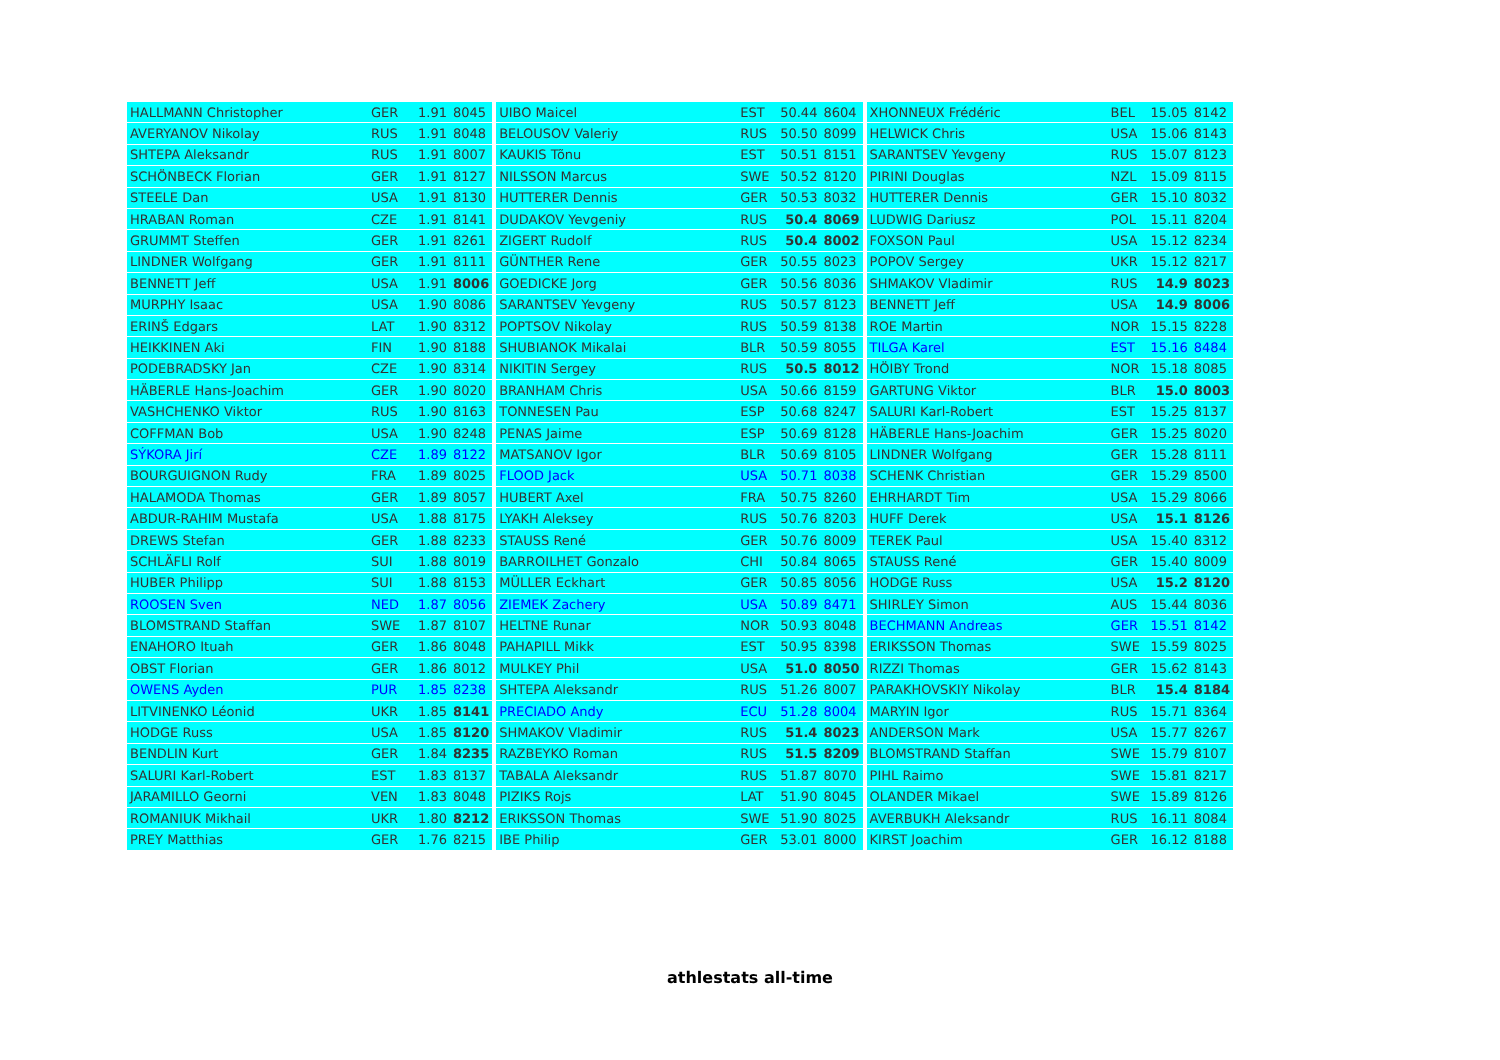| HALLMANN Christopher | GER | 1.91 | 8045 | | UIBO Maicel | EST | 50.44 | 8604 | | XHONNEUX Frédéric | BEL | 15.05 | 8142 |
| AVERYANOV Nikolay | RUS | 1.91 | 8048 | | BELOUSOV Valeriy | RUS | 50.50 | 8099 | | HELWICK Chris | USA | 15.06 | 8143 |
| SHTEPA Aleksandr | RUS | 1.91 | 8007 | | KAUKIS Tõnu | EST | 50.51 | 8151 | | SARANTSEV Yevgeny | RUS | 15.07 | 8123 |
| SCHÖNBECK Florian | GER | 1.91 | 8127 | | NILSSON Marcus | SWE | 50.52 | 8120 | | PIRINI Douglas | NZL | 15.09 | 8115 |
| STEELE Dan | USA | 1.91 | 8130 | | HUTTERER Dennis | GER | 50.53 | 8032 | | HUTTERER Dennis | GER | 15.10 | 8032 |
| HRABAN Roman | CZE | 1.91 | 8141 | | DUDAKOV Yevgeniy | RUS | 50.4 | 8069 | | LUDWIG Dariusz | POL | 15.11 | 8204 |
| GRUMMT Steffen | GER | 1.91 | 8261 | | ZIGERT Rudolf | RUS | 50.4 | 8002 | | FOXSON Paul | USA | 15.12 | 8234 |
| LINDNER Wolfgang | GER | 1.91 | 8111 | | GÜNTHER Rene | GER | 50.55 | 8023 | | POPOV Sergey | UKR | 15.12 | 8217 |
| BENNETT Jeff | USA | 1.91 | 8006 | | GOEDICKE Jorg | GER | 50.56 | 8036 | | SHMAKOV Vladimir | RUS | 14.9 | 8023 |
| MURPHY Isaac | USA | 1.90 | 8086 | | SARANTSEV Yevgeny | RUS | 50.57 | 8123 | | BENNETT Jeff | USA | 14.9 | 8006 |
| ERINŠ Edgars | LAT | 1.90 | 8312 | | POPTSOV Nikolay | RUS | 50.59 | 8138 | | ROE Martin | NOR | 15.15 | 8228 |
| HEIKKINEN Aki | FIN | 1.90 | 8188 | | SHUBIANOK Mikalai | BLR | 50.59 | 8055 | | TILGA Karel | EST | 15.16 | 8484 |
| PODEBRADSKY Jan | CZE | 1.90 | 8314 | | NIKITIN Sergey | RUS | 50.5 | 8012 | | HÖIBY Trond | NOR | 15.18 | 8085 |
| HÄBERLE Hans-Joachim | GER | 1.90 | 8020 | | BRANHAM Chris | USA | 50.66 | 8159 | | GARTUNG Viktor | BLR | 15.0 | 8003 |
| VASHCHENKO Viktor | RUS | 1.90 | 8163 | | TONNESEN Pau | ESP | 50.68 | 8247 | | SALURI Karl-Robert | EST | 15.25 | 8137 |
| COFFMAN Bob | USA | 1.90 | 8248 | | PENAS Jaime | ESP | 50.69 | 8128 | | HÄBERLE Hans-Joachim | GER | 15.25 | 8020 |
| SÝKORA Jirí | CZE | 1.89 | 8122 | | MATSANOV Igor | BLR | 50.69 | 8105 | | LINDNER Wolfgang | GER | 15.28 | 8111 |
| BOURGUIGNON Rudy | FRA | 1.89 | 8025 | | FLOOD Jack | USA | 50.71 | 8038 | | SCHENK Christian | GER | 15.29 | 8500 |
| HALAMODA Thomas | GER | 1.89 | 8057 | | HUBERT Axel | FRA | 50.75 | 8260 | | EHRHARDT Tim | USA | 15.29 | 8066 |
| ABDUR-RAHIM Mustafa | USA | 1.88 | 8175 | | LYAKH Aleksey | RUS | 50.76 | 8203 | | HUFF Derek | USA | 15.1 | 8126 |
| DREWS Stefan | GER | 1.88 | 8233 | | STAUSS René | GER | 50.76 | 8009 | | TEREK Paul | USA | 15.40 | 8312 |
| SCHLÄFLI Rolf | SUI | 1.88 | 8019 | | BARROILHET Gonzalo | CHI | 50.84 | 8065 | | STAUSS René | GER | 15.40 | 8009 |
| HUBER Philipp | SUI | 1.88 | 8153 | | MÜLLER Eckhart | GER | 50.85 | 8056 | | HODGE Russ | USA | 15.2 | 8120 |
| ROOSEN Sven | NED | 1.87 | 8056 | | ZIEMEK Zachery | USA | 50.89 | 8471 | | SHIRLEY Simon | AUS | 15.44 | 8036 |
| BLOMSTRAND Staffan | SWE | 1.87 | 8107 | | HELTNE Runar | NOR | 50.93 | 8048 | | BECHMANN Andreas | GER | 15.51 | 8142 |
| ENAHORO Ituah | GER | 1.86 | 8048 | | PAHAPILL Mikk | EST | 50.95 | 8398 | | ERIKSSON Thomas | SWE | 15.59 | 8025 |
| OBST Florian | GER | 1.86 | 8012 | | MULKEY Phil | USA | 51.0 | 8050 | | RIZZI Thomas | GER | 15.62 | 8143 |
| OWENS Ayden | PUR | 1.85 | 8238 | | SHTEPA Aleksandr | RUS | 51.26 | 8007 | | PARAKHOVSKIY Nikolay | BLR | 15.4 | 8184 |
| LITVINENKO Léonid | UKR | 1.85 | 8141 | | PRECIADO Andy | ECU | 51.28 | 8004 | | MARYIN Igor | RUS | 15.71 | 8364 |
| HODGE Russ | USA | 1.85 | 8120 | | SHMAKOV Vladimir | RUS | 51.4 | 8023 | | ANDERSON Mark | USA | 15.77 | 8267 |
| BENDLIN Kurt | GER | 1.84 | 8235 | | RAZBEYKO Roman | RUS | 51.5 | 8209 | | BLOMSTRAND Staffan | SWE | 15.79 | 8107 |
| SALURI Karl-Robert | EST | 1.83 | 8137 | | TABALA Aleksandr | RUS | 51.87 | 8070 | | PIHL Raimo | SWE | 15.81 | 8217 |
| JARAMILLO Georni | VEN | 1.83 | 8048 | | PIZIKS Rojs | LAT | 51.90 | 8045 | | OLANDER Mikael | SWE | 15.89 | 8126 |
| ROMANIUK Mikhail | UKR | 1.80 | 8212 | | ERIKSSON Thomas | SWE | 51.90 | 8025 | | AVERBUKH Aleksandr | RUS | 16.11 | 8084 |
| PREY Matthias | GER | 1.76 | 8215 | | IBE Philip | GER | 53.01 | 8000 | | KIRST Joachim | GER | 16.12 | 8188 |
athlestats all-time